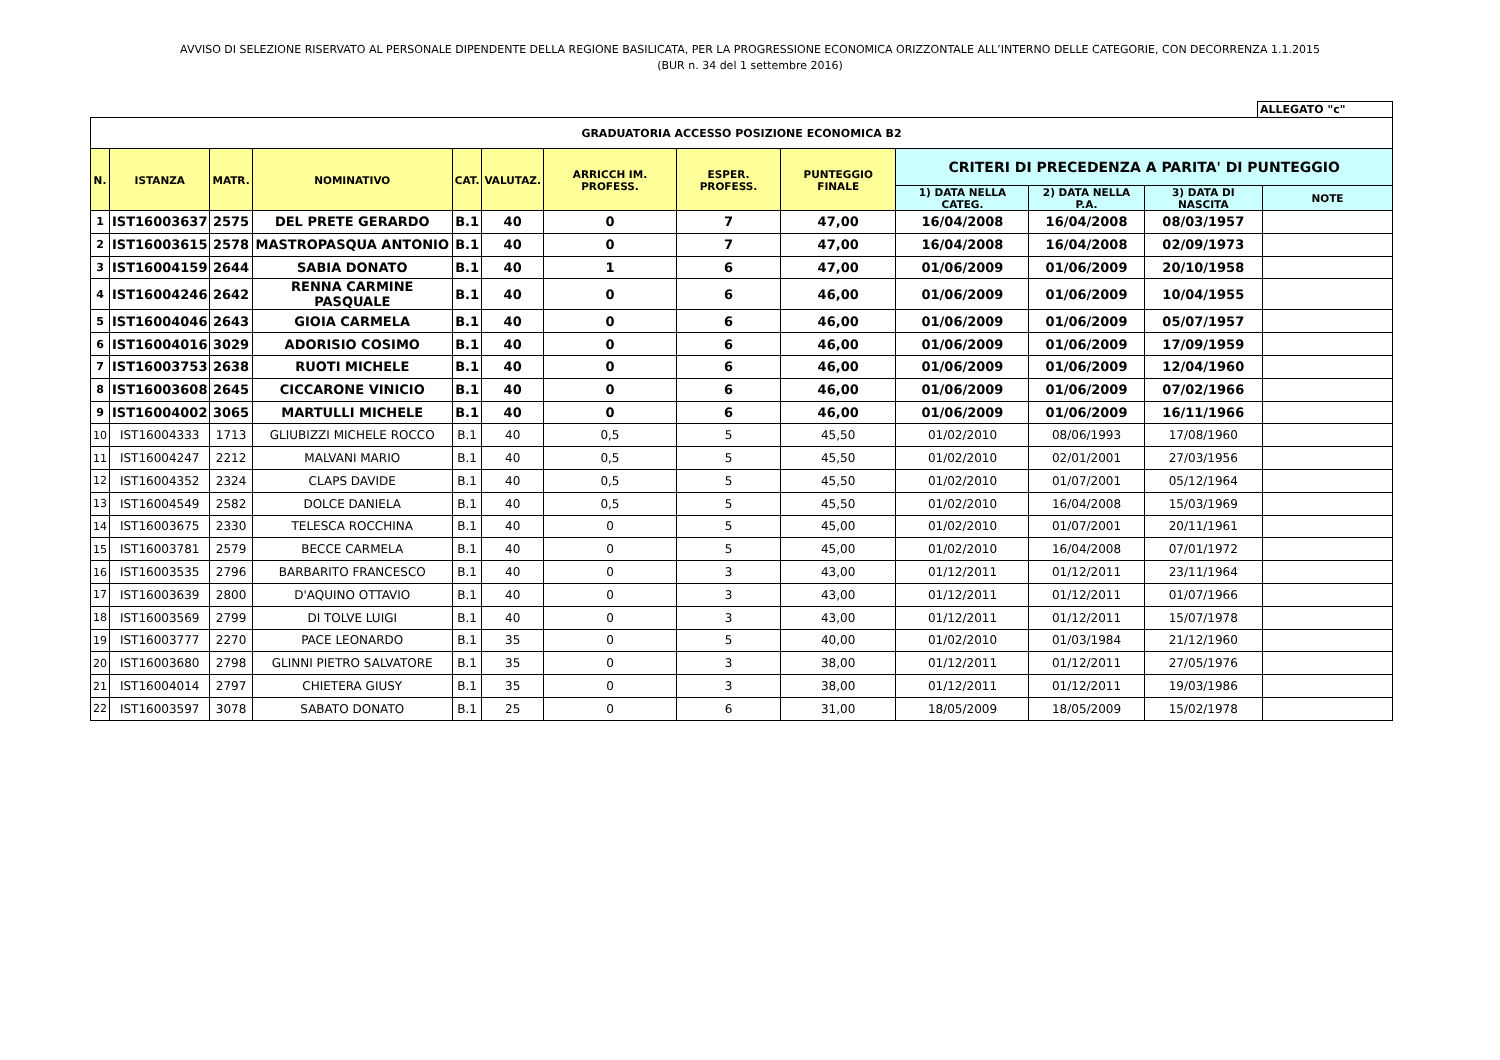AVVISO DI SELEZIONE RISERVATO AL PERSONALE DIPENDENTE DELLA REGIONE BASILICATA, PER LA PROGRESSIONE ECONOMICA ORIZZONTALE ALL’INTERNO DELLE CATEGORIE, CON DECORRENZA 1.1.2015
(BUR n. 34 del 1 settembre 2016)
ALLEGATO "c"
| GRADUATORIA ACCESSO POSIZIONE ECONOMICA B2 | | | | | | | | | | | | |
| N. | ISTANZA | MATR. | NOMINATIVO | CAT. | VALUTAZ. | ARRICCH IM. PROFESS. | ESPER. PROFESS. | PUNTEGGIO FINALE | CRITERI DI PRECEDENZA A PARITA' DI PUNTEGGIO | | | |
| | | | | | | | | | 1) DATA NELLA CATEG. | 2) DATA NELLA P.A. | 3) DATA DI NASCITA | NOTE |
| 1 | IST16003637 | 2575 | DEL PRETE GERARDO | B.1 | 40 | 0 | 7 | 47,00 | 16/04/2008 | 16/04/2008 | 08/03/1957 | |
| 2 | IST16003615 | 2578 | MASTROPASQUA ANTONIO | B.1 | 40 | 0 | 7 | 47,00 | 16/04/2008 | 16/04/2008 | 02/09/1973 | |
| 3 | IST16004159 | 2644 | SABIA DONATO | B.1 | 40 | 1 | 6 | 47,00 | 01/06/2009 | 01/06/2009 | 20/10/1958 | |
| 4 | IST16004246 | 2642 | RENNA CARMINE PASQUALE | B.1 | 40 | 0 | 6 | 46,00 | 01/06/2009 | 01/06/2009 | 10/04/1955 | |
| 5 | IST16004046 | 2643 | GIOIA CARMELA | B.1 | 40 | 0 | 6 | 46,00 | 01/06/2009 | 01/06/2009 | 05/07/1957 | |
| 6 | IST16004016 | 3029 | ADORISIO COSIMO | B.1 | 40 | 0 | 6 | 46,00 | 01/06/2009 | 01/06/2009 | 17/09/1959 | |
| 7 | IST16003753 | 2638 | RUOTI MICHELE | B.1 | 40 | 0 | 6 | 46,00 | 01/06/2009 | 01/06/2009 | 12/04/1960 | |
| 8 | IST16003608 | 2645 | CICCARONE VINICIO | B.1 | 40 | 0 | 6 | 46,00 | 01/06/2009 | 01/06/2009 | 07/02/1966 | |
| 9 | IST16004002 | 3065 | MARTULLI MICHELE | B.1 | 40 | 0 | 6 | 46,00 | 01/06/2009 | 01/06/2009 | 16/11/1966 | |
| 10 | IST16004333 | 1713 | GLIUBIZZI MICHELE ROCCO | B.1 | 40 | 0,5 | 5 | 45,50 | 01/02/2010 | 08/06/1993 | 17/08/1960 | |
| 11 | IST16004247 | 2212 | MALVANI MARIO | B.1 | 40 | 0,5 | 5 | 45,50 | 01/02/2010 | 02/01/2001 | 27/03/1956 | |
| 12 | IST16004352 | 2324 | CLAPS DAVIDE | B.1 | 40 | 0,5 | 5 | 45,50 | 01/02/2010 | 01/07/2001 | 05/12/1964 | |
| 13 | IST16004549 | 2582 | DOLCE DANIELA | B.1 | 40 | 0,5 | 5 | 45,50 | 01/02/2010 | 16/04/2008 | 15/03/1969 | |
| 14 | IST16003675 | 2330 | TELESCA ROCCHINA | B.1 | 40 | 0 | 5 | 45,00 | 01/02/2010 | 01/07/2001 | 20/11/1961 | |
| 15 | IST16003781 | 2579 | BECCE CARMELA | B.1 | 40 | 0 | 5 | 45,00 | 01/02/2010 | 16/04/2008 | 07/01/1972 | |
| 16 | IST16003535 | 2796 | BARBARITO FRANCESCO | B.1 | 40 | 0 | 3 | 43,00 | 01/12/2011 | 01/12/2011 | 23/11/1964 | |
| 17 | IST16003639 | 2800 | D'AQUINO OTTAVIO | B.1 | 40 | 0 | 3 | 43,00 | 01/12/2011 | 01/12/2011 | 01/07/1966 | |
| 18 | IST16003569 | 2799 | DI TOLVE LUIGI | B.1 | 40 | 0 | 3 | 43,00 | 01/12/2011 | 01/12/2011 | 15/07/1978 | |
| 19 | IST16003777 | 2270 | PACE LEONARDO | B.1 | 35 | 0 | 5 | 40,00 | 01/02/2010 | 01/03/1984 | 21/12/1960 | |
| 20 | IST16003680 | 2798 | GLINNI PIETRO SALVATORE | B.1 | 35 | 0 | 3 | 38,00 | 01/12/2011 | 01/12/2011 | 27/05/1976 | |
| 21 | IST16004014 | 2797 | CHIETERA GIUSY | B.1 | 35 | 0 | 3 | 38,00 | 01/12/2011 | 01/12/2011 | 19/03/1986 | |
| 22 | IST16003597 | 3078 | SABATO DONATO | B.1 | 25 | 0 | 6 | 31,00 | 18/05/2009 | 18/05/2009 | 15/02/1978 | |